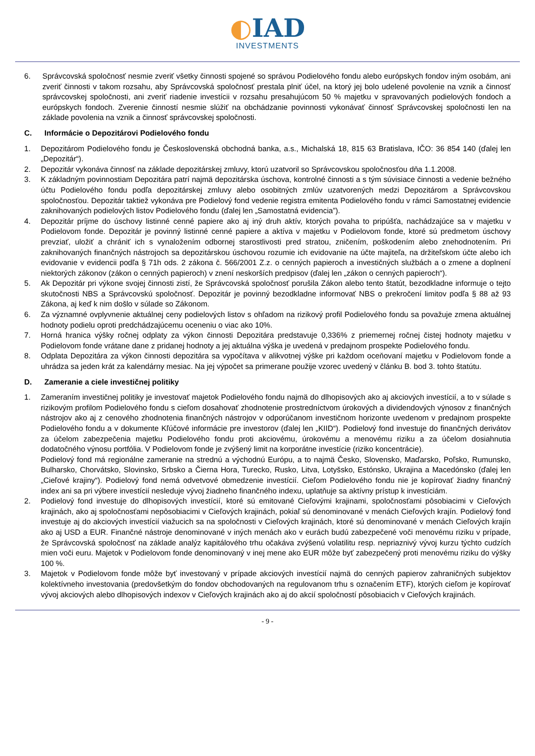◐IAD
INVESTMENTS
6. Správcovská spoločnosť nesmie zveriť všetky činnosti spojené so správou Podielového fondu alebo európskych fondov iným osobám, ani zveriť činnosti v takom rozsahu, aby Správcovská spoločnosť prestala plniť účel, na ktorý jej bolo udelené povolenie na vznik a činnosť správcovskej spoločnosti, ani zveriť riadenie investícii v rozsahu presahujúcom 50 % majetku v spravovaných podielových fondoch a európskych fondoch. Zverenie činností nesmie slúžiť na obchádzanie povinnosti vykonávať činnosť Správcovskej spoločnosti len na základe povolenia na vznik a činnosť správcovskej spoločnosti.
C. Informácie o Depozitárovi Podielového fondu
1. Depozitárom Podielového fondu je Československá obchodná banka, a.s., Michalská 18, 815 63 Bratislava, IČO: 36 854 140 (ďalej len „Depozitár“).
2. Depozitár vykonáva činnosť na základe depozitárskej zmluvy, ktorú uzatvoril so Správcovskou spoločnosťou dňa 1.1.2008.
3. K základným povinnostiam Depozitára patrí najmä depozitárska úschova, kontrolné činnosti a s tým súvisiace činnosti a vedenie bežného účtu Podielového fondu podľa depozitárskej zmluvy alebo osobitných zmlúv uzatvorených medzi Depozitárom a Správcovskou spoločnosťou. Depozitár taktiež vykonáva pre Podielový fond vedenie registra emitenta Podielového fondu v rámci Samostatnej evidencie zaknihovaných podielových listov Podielového fondu (ďalej len „Samostatná evidencia”).
4. Depozitár príjme do úschovy listinné cenné papiere ako aj iný druh aktív, ktorých povaha to pripúšťa, nachádzajúce sa v majetku v Podielovom fonde. Depozitár je povinný listinné cenné papiere a aktíva v majetku v Podielovom fonde, ktoré sú predmetom úschovy prevziať, uložiť a chrániť ich s vynaložením odbornej starostlivosti pred stratou, zničením, poškodením alebo znehodnotením. Pri zaknihovaných finančných nástrojoch sa depozitárskou úschovou rozumie ich evidovanie na účte majiteľa, na držiteľskom účte alebo ich evidovanie v evidencii podľa § 71h ods. 2 zákona č. 566/2001 Z.z. o cenných papieroch a investičných službách a o zmene a doplnení niektorých zákonov (zákon o cenných papieroch) v znení neskorších predpisov (ďalej len „zákon o cenných papieroch“).
5. Ak Depozitár pri výkone svojej činnosti zistí, že Správcovská spoločnosť porušila Zákon alebo tento štatút, bezodkladne informuje o tejto skutočnosti NBS a Správcovskú spoločnosť. Depozitár je povinný bezodkladne informovať NBS o prekročení limitov podľa § 88 až 93 Zákona, aj keď k nim došlo v súlade so Zákonom.
6. Za významné ovplyvnenie aktuálnej ceny podielových listov s ohľadom na rizikový profil Podielového fondu sa považuje zmena aktuálnej hodnoty podielu oproti predchádzajúcemu oceneniu o viac ako 10%.
7. Horná hranica výšky ročnej odplaty za výkon činnosti Depozitára predstavuje 0,336% z priemernej ročnej čistej hodnoty majetku v Podielovom fonde vrátane dane z pridanej hodnoty a jej aktuálna výška je uvedená v predajnom prospekte Podielového fondu.
8. Odplata Depozitára za výkon činnosti depozitára sa vypočítava v alikvotnej výške pri každom oceňovaní majetku v Podielovom fonde a uhrádza sa jeden krát za kalendárny mesiac. Na jej výpočet sa primerane použije vzorec uvedený v článku B. bod 3. tohto štatútu.
D. Zameranie a ciele investičnej politiky
1. Zameraním investičnej politiky je investovať majetok Podielového fondu najmä do dlhopisových ako aj akciových investícií, a to v súlade s rizikovým profilom Podielového fondu s cieľom dosahovať zhodnotenie prostredníctvom úrokových a dividendových výnosov z finančných nástrojov ako aj z cenového zhodnotenia finančných nástrojov v odporúčanom investičnom horizonte uvedenom v predajnom prospekte Podielového fondu a v dokumente Kľúčové informácie pre investorov (ďalej len „KIID“). Podielový fond investuje do finančných derivátov za účelom zabezpečenia majetku Podielového fondu proti akciovému, úrokovému a menovému riziku a za účelom dosiahnutia dodatočného výnosu portfólia. V Podielovom fonde je zvýšený limit na korporátne investície (riziko koncentrácie).
Podielový fond má regionálne zameranie na strednú a východnú Európu, a to najmä Česko, Slovensko, Maďarsko, Poľsko, Rumunsko, Bulharsko, Chorvátsko, Slovinsko, Srbsko a Čierna Hora, Turecko, Rusko, Litva, Lotyšsko, Estónsko, Ukrajina a Macedónsko (ďalej len „Cieľové krajiny“). Podielový fond nemá odvetvové obmedzenie investícií. Cieľom Podielového fondu nie je kopírovať žiadny finančný index ani sa pri výbere investícií nesleduje vývoj žiadneho finančného indexu, uplatňuje sa aktívny prístup k investíciám.
2. Podielový fond investuje do dlhopisových investícií, ktoré sú emitované Cieľovými krajinami, spoločnosťami pôsobiacimi v Cieľových krajinách, ako aj spoločnosťami nepôsobiacimi v Cieľových krajinách, pokiaľ sú denominované v menách Cieľových krajín. Podielový fond investuje aj do akciových investícií viažucich sa na spoločnosti v Cieľových krajinách, ktoré sú denominované v menách Cieľových krajín ako aj USD a EUR. Finančné nástroje denominované v iných menách ako v eurách budú zabezpečené voči menovému riziku v prípade, že Správcovská spoločnosť na základe analýz kapitálového trhu očakáva zvýšenú volatilitu resp. nepriaznivý vývoj kurzu týchto cudzích mien voči euru. Majetok v Podielovom fonde denominovaný v inej mene ako EUR môže byť zabezpečený proti menovému riziku do výšky 100 %.
3. Majetok v Podielovom fonde môže byť investovaný v prípade akciových investícií najmä do cenných papierov zahraničných subjektov kolektívneho investovania (predovšetkým do fondov obchodovaných na regulovanom trhu s označením ETF), ktorých cieľom je kopírovať vývoj akciových alebo dlhopisových indexov v Cieľových krajinách ako aj do akcií spoločností pôsobiacich v Cieľových krajinách.
- 9 -